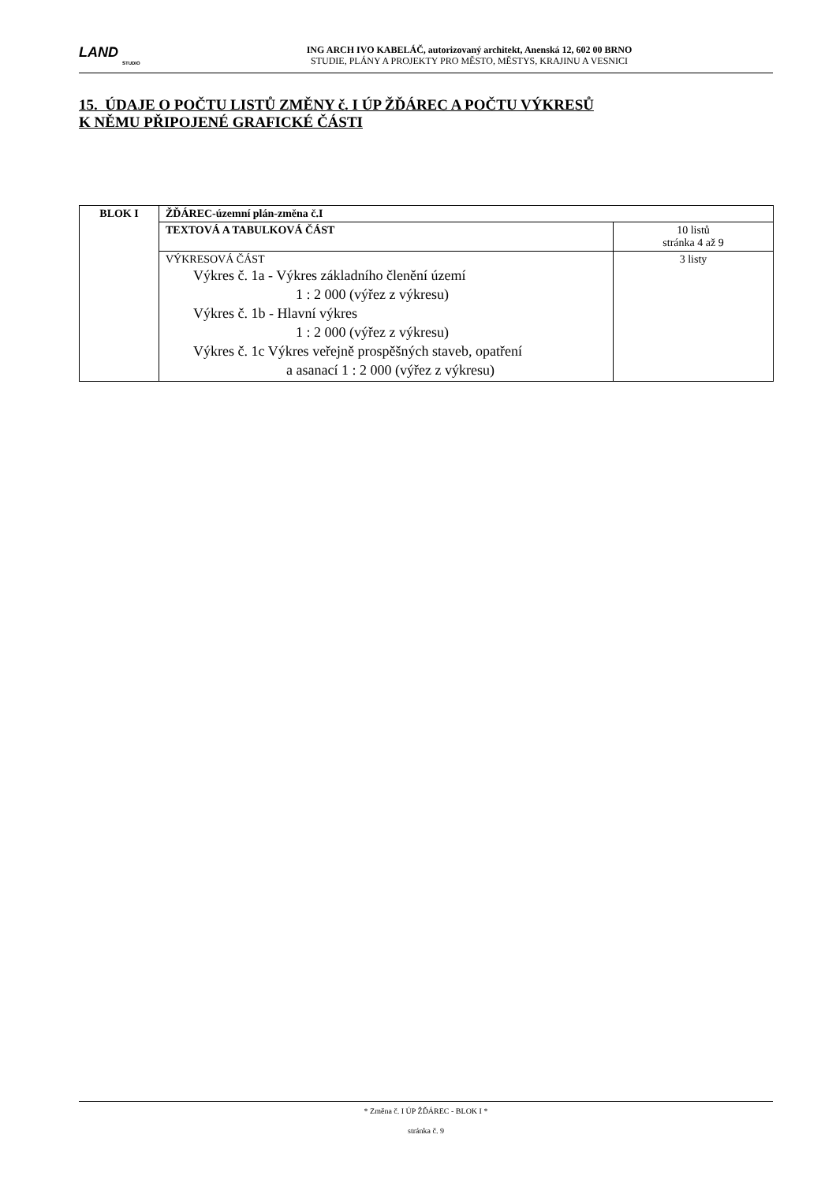LAND
STUDIO
ING ARCH IVO KABELÁČ, autorizovaný architekt, Anenská 12, 602 00 BRNO
STUDIE, PLÁNY A PROJEKTY PRO MĚSTO, MĚSTYS, KRAJINU A VESNICI
15. ÚDAJE O POČTU LISTŮ ZMĚNY č. I ÚP ŽĎÁREC A POČTU VÝKRESŮ
K NĚMU PŘIPOJENÉ GRAFICKÉ ČÁSTI
| BLOK I | ŽĎÁREC-územní plán-změna č.I | |
| | TEXTOVÁ A TABULKOVÁ ČÁST | 10 listů stránka 4 až 9 |
| | VÝKRESOVÁ ČÁST Výkres č. 1a - Výkres základního členění území 1 : 2 000 (výřez z výkresu) Výkres č. 1b - Hlavní výkres 1 : 2 000 (výřez z výkresu) Výkres č. 1c Výkres veřejně prospěšných staveb, opatření a asanací 1 : 2 000 (výřez z výkresu) | 3 listy |
* Změna č. I ÚP ŽĎÁREC - BLOK I *
stránka č. 9